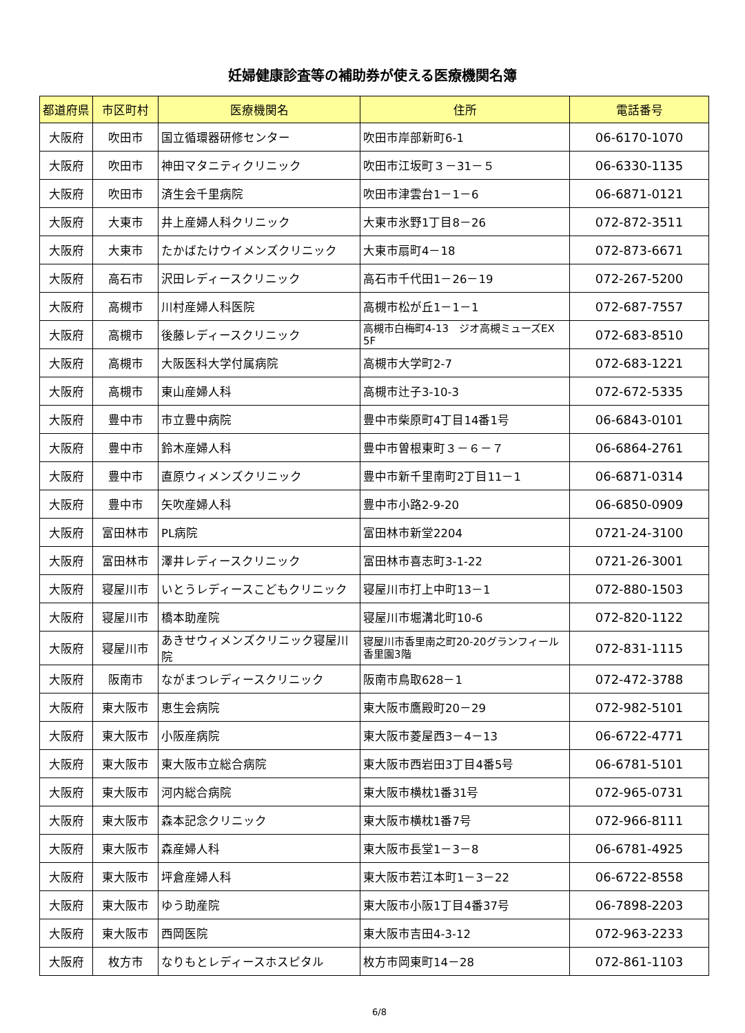妊婦健康診査等の補助券が使える医療機関名簿
| 都道府県 | 市区町村 | 医療機関名 | 住所 | 電話番号 |
| --- | --- | --- | --- | --- |
| 大阪府 | 吹田市 | 国立循環器研修センター | 吹田市岸部新町6-1 | 06-6170-1070 |
| 大阪府 | 吹田市 | 神田マタニティクリニック | 吹田市江坂町３－31－５ | 06-6330-1135 |
| 大阪府 | 吹田市 | 済生会千里病院 | 吹田市津雲台1－1－6 | 06-6871-0121 |
| 大阪府 | 大東市 | 井上産婦人科クリニック | 大東市氷野1丁目8－26 | 072-872-3511 |
| 大阪府 | 大東市 | たかばたけウイメンズクリニック | 大東市扇町4－18 | 072-873-6671 |
| 大阪府 | 高石市 | 沢田レディースクリニック | 高石市千代田1－26－19 | 072-267-5200 |
| 大阪府 | 高槻市 | 川村産婦人科医院 | 高槻市松が丘1－1－1 | 072-687-7557 |
| 大阪府 | 高槻市 | 後藤レディースクリニック | 高槻市白梅町4-13 ジオ高槻ミューズEX 5F | 072-683-8510 |
| 大阪府 | 高槻市 | 大阪医科大学付属病院 | 高槻市大学町2-7 | 072-683-1221 |
| 大阪府 | 高槻市 | 東山産婦人科 | 高槻市辻子3-10-3 | 072-672-5335 |
| 大阪府 | 豊中市 | 市立豊中病院 | 豊中市柴原町4丁目14番1号 | 06-6843-0101 |
| 大阪府 | 豊中市 | 鈴木産婦人科 | 豊中市曽根東町３－６－７ | 06-6864-2761 |
| 大阪府 | 豊中市 | 直原ウィメンズクリニック | 豊中市新千里南町2丁目11－1 | 06-6871-0314 |
| 大阪府 | 豊中市 | 矢吹産婦人科 | 豊中市小路2-9-20 | 06-6850-0909 |
| 大阪府 | 富田林市 | PL病院 | 富田林市新堂2204 | 0721-24-3100 |
| 大阪府 | 富田林市 | 澤井レディースクリニック | 富田林市喜志町3-1-22 | 0721-26-3001 |
| 大阪府 | 寝屋川市 | いとうレディースこどもクリニック | 寝屋川市打上中町13－1 | 072-880-1503 |
| 大阪府 | 寝屋川市 | 橋本助産院 | 寝屋川市堀溝北町10-6 | 072-820-1122 |
| 大阪府 | 寝屋川市 | あきせウィメンズクリニック寝屋川院 | 寝屋川市香里南之町20-20グランフィール香里園3階 | 072-831-1115 |
| 大阪府 | 阪南市 | ながまつレディースクリニック | 阪南市鳥取628－1 | 072-472-3788 |
| 大阪府 | 東大阪市 | 恵生会病院 | 東大阪市鷹殿町20－29 | 072-982-5101 |
| 大阪府 | 東大阪市 | 小阪産病院 | 東大阪市菱屋西3－4－13 | 06-6722-4771 |
| 大阪府 | 東大阪市 | 東大阪市立総合病院 | 東大阪市西岩田3丁目4番5号 | 06-6781-5101 |
| 大阪府 | 東大阪市 | 河内総合病院 | 東大阪市横枕1番31号 | 072-965-0731 |
| 大阪府 | 東大阪市 | 森本記念クリニック | 東大阪市横枕1番7号 | 072-966-8111 |
| 大阪府 | 東大阪市 | 森産婦人科 | 東大阪市長堂1－3－8 | 06-6781-4925 |
| 大阪府 | 東大阪市 | 坪倉産婦人科 | 東大阪市若江本町1－3－22 | 06-6722-8558 |
| 大阪府 | 東大阪市 | ゆう助産院 | 東大阪市小阪1丁目4番37号 | 06-7898-2203 |
| 大阪府 | 東大阪市 | 西岡医院 | 東大阪市吉田4-3-12 | 072-963-2233 |
| 大阪府 | 枚方市 | なりもとレディースホスピタル | 枚方市岡東町14－28 | 072-861-1103 |
6/8